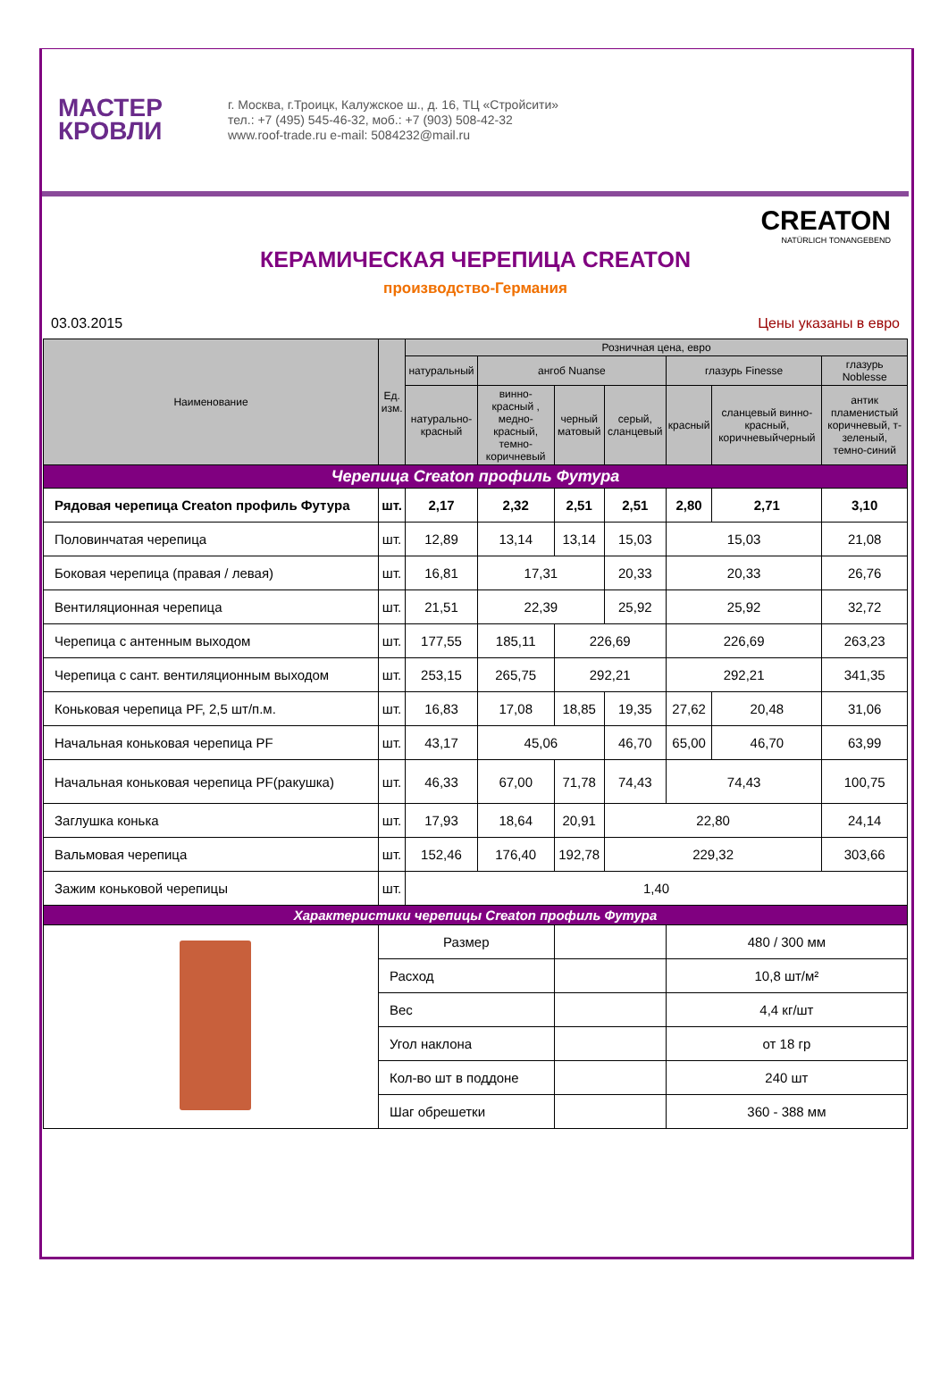МАСТЕР
КРОВЛИ
г. Москва, г.Троицк, Калужское ш., д. 16, ТЦ «Стройсити»
тел.: +7 (495) 545-46-32, моб.: +7 (903) 508-42-32
www.roof-trade.ru e-mail: 5084232@mail.ru
CREATON
NATÜRLICH TONANGEBEND
КЕРАМИЧЕСКАЯ ЧЕРЕПИЦА CREATON
производство-Германия
03.03.2015 Цены указаны в евро
| Наименование | Ед. изм. | Розничная цена, евро | | | | | | |
| --- | --- | --- | --- | --- | --- | --- | --- | --- |
| | | натуральный | ангоб Nuanse | | | глазурь Finesse | | глазурь Noblesse |
| | | натурально-красный | винно-красный , медно-красный, темно-коричневый | черный матовый | серый, сланцевый | красный | сланцевый винно-красный, коричневыйчерный | антик пламенистый коричневый, т-зеленый, темно-синий |
| Черепица Creaton профиль Футура | | | | | | | | |
| Рядовая черепица Creaton профиль Футура | шт. | 2,17 | 2,32 | 2,51 | 2,51 | 2,80 | 2,71 | 3,10 |
| Половинчатая черепица | шт. | 12,89 | 13,14 | 13,14 | 15,03 | 15,03 | | 21,08 |
| Боковая черепица (правая / левая) | шт. | 16,81 | 17,31 | | 20,33 | 20,33 | | 26,76 |
| Вентиляционная черепица | шт. | 21,51 | 22,39 | | 25,92 | 25,92 | | 32,72 |
| Черепица с антенным выходом | шт. | 177,55 | 185,11 | 226,69 | | 226,69 | | 263,23 |
| Черепица с сант. вентиляционным выходом | шт. | 253,15 | 265,75 | 292,21 | | 292,21 | | 341,35 |
| Коньковая черепица PF, 2,5 шт/п.м. | шт. | 16,83 | 17,08 | 18,85 | 19,35 | 27,62 | 20,48 | 31,06 |
| Начальная коньковая черепица PF | шт. | 43,17 | 45,06 | | 46,70 | 65,00 | 46,70 | 63,99 |
| Начальная коньковая черепица PF(ракушка) | шт. | 46,33 | 67,00 | 71,78 | 74,43 | 74,43 | | 100,75 |
| Заглушка конька | шт. | 17,93 | 18,64 | 20,91 | 22,80 | | | 24,14 |
| Вальмовая черепица | шт. | 152,46 | 176,40 | 192,78 | 229,32 | | | 303,66 |
| Зажим коньковой черепицы | шт. | 1,40 | | | | | | |
| Характеристики черепицы Creaton профиль Футура | | | | | | | | |
| | Размер | | | | | 480 / 300 мм | | |
| | Расход | | | | | 10,8 шт/м² | | |
| | Вес | | | | | 4,4 кг/шт | | |
| | Угол наклона | | | | | от 18 гр | | |
| | Кол-во шт в поддоне | | | | | 240 шт | | |
| | Шаг обрешетки | | | | | 360 - 388 мм | | |